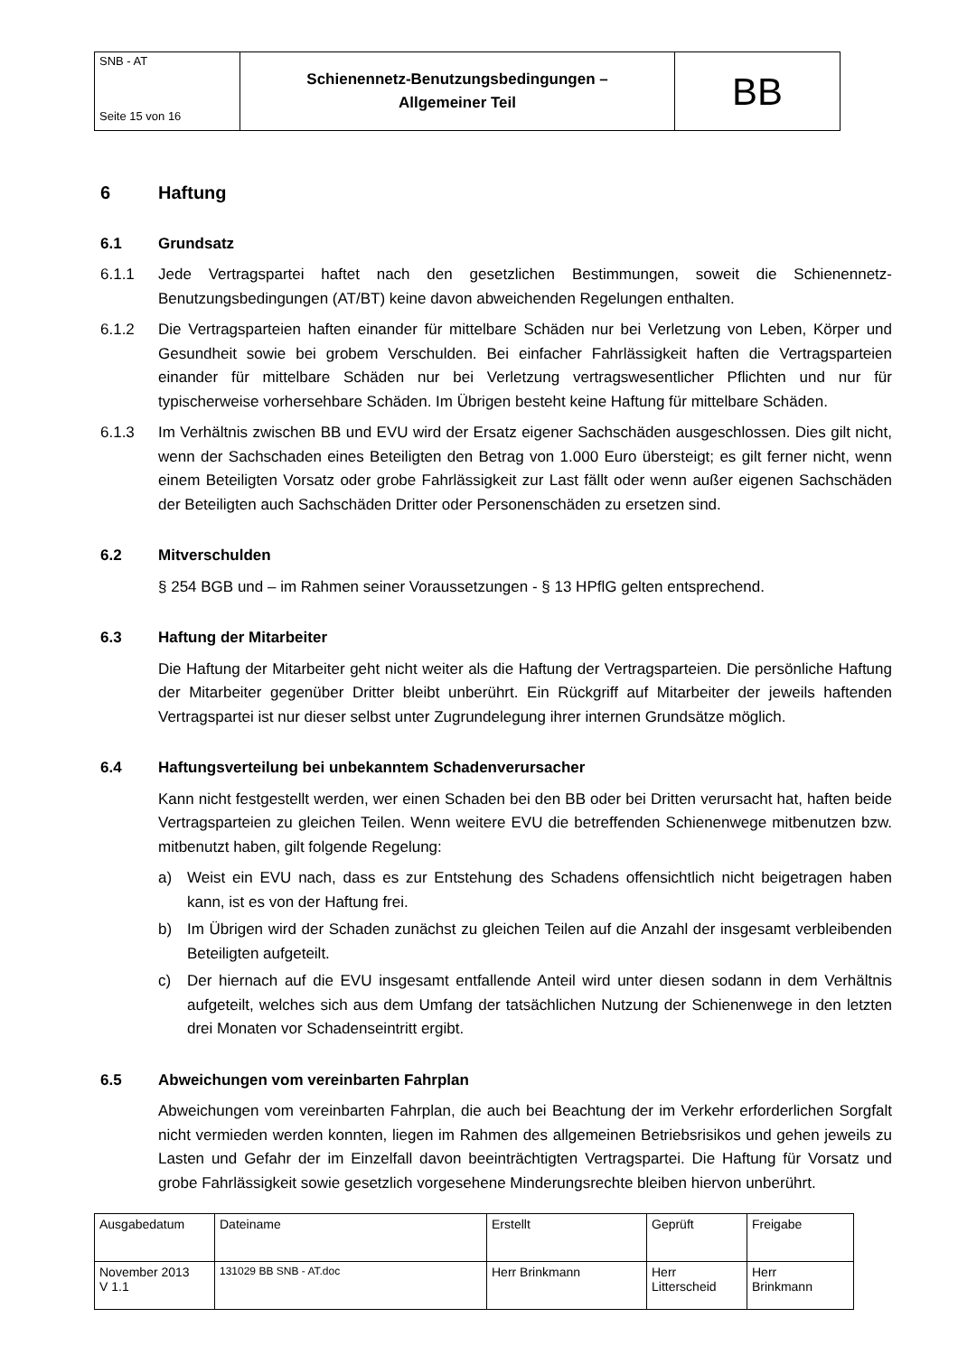| SNB - AT Seite 15 von 16 | Schienennetz-Benutzungsbedingungen – Allgemeiner Teil | BB |
6 Haftung
6.1 Grundsatz
6.1.1 Jede Vertragspartei haftet nach den gesetzlichen Bestimmungen, soweit die Schienennetz-Benutzungsbedingungen (AT/BT) keine davon abweichenden Regelungen enthalten.
6.1.2 Die Vertragsparteien haften einander für mittelbare Schäden nur bei Verletzung von Leben, Körper und Gesundheit sowie bei grobem Verschulden. Bei einfacher Fahrlässigkeit haften die Vertragsparteien einander für mittelbare Schäden nur bei Verletzung vertragswesentlicher Pflichten und nur für typischerweise vorhersehbare Schäden. Im Übrigen besteht keine Haftung für mittelbare Schäden.
6.1.3 Im Verhältnis zwischen BB und EVU wird der Ersatz eigener Sachschäden ausgeschlossen. Dies gilt nicht, wenn der Sachschaden eines Beteiligten den Betrag von 1.000 Euro übersteigt; es gilt ferner nicht, wenn einem Beteiligten Vorsatz oder grobe Fahrlässigkeit zur Last fällt oder wenn außer eigenen Sachschäden der Beteiligten auch Sachschäden Dritter oder Personenschäden zu ersetzen sind.
6.2 Mitverschulden
§ 254 BGB und – im Rahmen seiner Voraussetzungen - § 13 HPflG gelten entsprechend.
6.3 Haftung der Mitarbeiter
Die Haftung der Mitarbeiter geht nicht weiter als die Haftung der Vertragsparteien. Die persönliche Haftung der Mitarbeiter gegenüber Dritter bleibt unberührt. Ein Rückgriff auf Mitarbeiter der jeweils haftenden Vertragspartei ist nur dieser selbst unter Zugrundelegung ihrer internen Grundsätze möglich.
6.4 Haftungsverteilung bei unbekanntem Schadenverursacher
Kann nicht festgestellt werden, wer einen Schaden bei den BB oder bei Dritten verursacht hat, haften beide Vertragsparteien zu gleichen Teilen. Wenn weitere EVU die betreffenden Schienenwege mitbenutzen bzw. mitbenutzt haben, gilt folgende Regelung:
a) Weist ein EVU nach, dass es zur Entstehung des Schadens offensichtlich nicht beigetragen haben kann, ist es von der Haftung frei.
b) Im Übrigen wird der Schaden zunächst zu gleichen Teilen auf die Anzahl der insgesamt verbleibenden Beteiligten aufgeteilt.
c) Der hiernach auf die EVU insgesamt entfallende Anteil wird unter diesen sodann in dem Verhältnis aufgeteilt, welches sich aus dem Umfang der tatsächlichen Nutzung der Schienenwege in den letzten drei Monaten vor Schadenseintritt ergibt.
6.5 Abweichungen vom vereinbarten Fahrplan
Abweichungen vom vereinbarten Fahrplan, die auch bei Beachtung der im Verkehr erforderlichen Sorgfalt nicht vermieden werden konnten, liegen im Rahmen des allgemeinen Betriebsrisikos und gehen jeweils zu Lasten und Gefahr der im Einzelfall davon beeinträchtigten Vertragspartei. Die Haftung für Vorsatz und grobe Fahrlässigkeit sowie gesetzlich vorgesehene Minderungsrechte bleiben hiervon unberührt.
| Ausgabedatum | Dateiname | Erstellt | Geprüft | Freigabe |
| November 2013 V 1.1 | 131029 BB SNB - AT.doc | Herr Brinkmann | Herr Litterscheid | Herr Brinkmann |